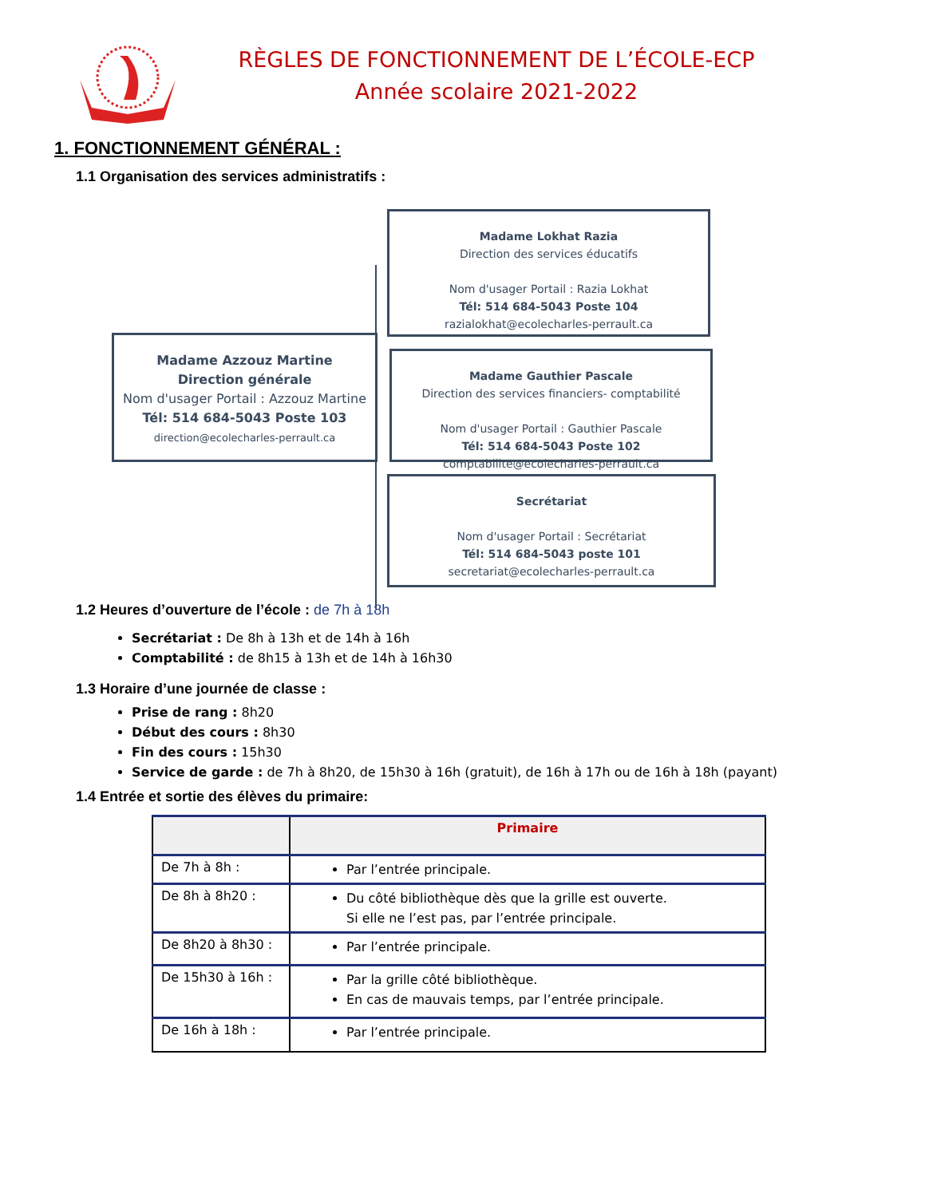RÈGLES DE FONCTIONNEMENT DE L’ÉCOLE-ECP
Année scolaire 2021-2022
1. FONCTIONNEMENT GÉNÉRAL :
1.1 Organisation des services administratifs :
Madame Lokhat Razia
Direction des services éducatifs
Nom d'usager Portail : Razia Lokhat
Tél: 514 684-5043 Poste 104
razialokhat@ecolecharles-perrault.ca
Madame Azzouz Martine
Direction générale
Nom d'usager Portail : Azzouz Martine
Tél: 514 684-5043 Poste 103
direction@ecolecharles-perrault.ca
Madame Gauthier Pascale
Direction des services financiers- comptabilité
Nom d'usager Portail : Gauthier Pascale
Tél: 514 684-5043 Poste 102
comptabilite@ecolecharles-perrault.ca
Secrétariat
Nom d'usager Portail : Secrétariat
Tél: 514 684-5043 poste 101
secretariat@ecolecharles-perrault.ca
1.2 Heures d’ouverture de l’école : de 7h à 18h
Secrétariat : De 8h à 13h et de 14h à 16h
Comptabilité : de 8h15 à 13h et de 14h à 16h30
1.3 Horaire d’une journée de classe :
Prise de rang : 8h20
Début des cours : 8h30
Fin des cours : 15h30
Service de garde : de 7h à 8h20, de 15h30 à 16h (gratuit), de 16h à 17h ou de 16h à 18h (payant)
1.4 Entrée et sortie des élèves du primaire:
| | Primaire |
| --- | --- |
| De 7h à 8h : | Par l’entrée principale. |
| De 8h à 8h20 : | Du côté bibliothèque dès que la grille est ouverte. Si elle ne l’est pas, par l’entrée principale. |
| De 8h20 à 8h30 : | Par l’entrée principale. |
| De 15h30 à 16h : | Par la grille côté bibliothèque. En cas de mauvais temps, par l’entrée principale. |
| De 16h à 18h : | Par l’entrée principale. |